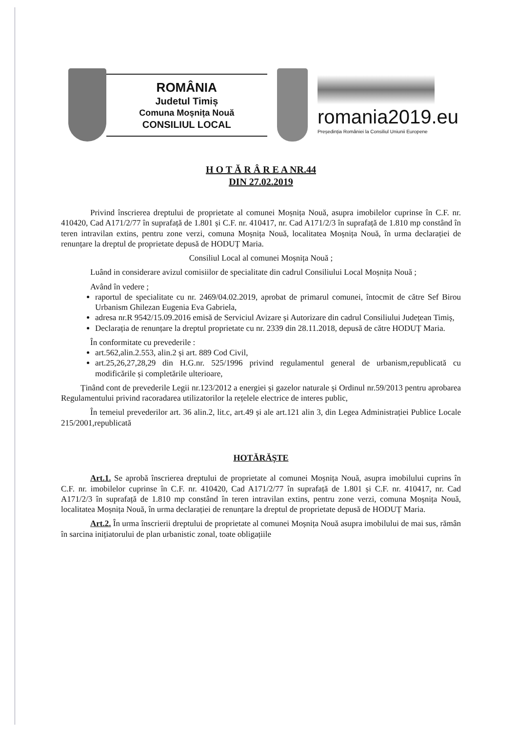ROMÂNIA
Judetul Timiș
Comuna Moșnița Nouă
CONSILIUL LOCAL
romania2019.eu
Președinția României la Consiliul Uniunii Europene
H O T Ă R Â R E A NR.44
DIN 27.02.2019
Privind înscrierea dreptului de proprietate al comunei Moșnița Nouă, asupra imobilelor cuprinse în C.F. nr. 410420, Cad A171/2/77 în suprafață de 1.801 și C.F. nr. 410417, nr. Cad A171/2/3 în suprafață de 1.810 mp constând în teren intravilan extins, pentru zone verzi, comuna Moșnița Nouă, localitatea Moșnița Nouă, în urma declarației de renunțare la dreptul de proprietate depusă de HODUȚ Maria.
Consiliul Local al comunei Moșnița Nouă ;
Luând in considerare avizul comisiilor de specialitate din cadrul Consiliului Local Moșnița Nouă ;
Având în vedere ;
raportul de specialitate cu nr. 2469/04.02.2019, aprobat de primarul comunei, întocmit de către Sef Birou Urbanism Ghilezan Eugenia Eva Gabriela,
adresa nr.R 9542/15.09.2016 emisă de Serviciul Avizare și Autorizare din cadrul Consiliului Județean Timiș,
Declarația de renunțare la dreptul proprietate cu nr. 2339 din 28.11.2018, depusă de către HODUȚ Maria.
În conformitate cu prevederile :
art.562,alin.2.553, alin.2 și art. 889 Cod Civil,
art.25,26,27,28,29 din H.G.nr. 525/1996 privind regulamentul general de urbanism,republicată cu modificările și completările ulterioare,
Ținând cont de prevederile Legii nr.123/2012 a energiei și gazelor naturale și Ordinul nr.59/2013 pentru aprobarea Regulamentului privind racoradarea utilizatorilor la rețelele electrice de interes public,
În temeiul prevederilor art. 36 alin.2, lit.c, art.49 și ale art.121 alin 3, din Legea Administrației Publice Locale 215/2001,republicată
HOTĂRĂȘTE
Art.1. Se aprobă înscrierea dreptului de proprietate al comunei Moșnița Nouă, asupra imobilului cuprins în C.F. nr. imobilelor cuprinse în C.F. nr. 410420, Cad A171/2/77 în suprafață de 1.801 și C.F. nr. 410417, nr. Cad A171/2/3 în suprafață de 1.810 mp constând în teren intravilan extins, pentru zone verzi, comuna Moșnița Nouă, localitatea Moșnița Nouă, în urma declarației de renunțare la dreptul de proprietate depusă de HODUȚ Maria.
Art.2. În urma înscrierii dreptului de proprietate al comunei Moșnița Nouă asupra imobilului de mai sus, rămân în sarcina inițiatorului de plan urbanistic zonal, toate obligațiile